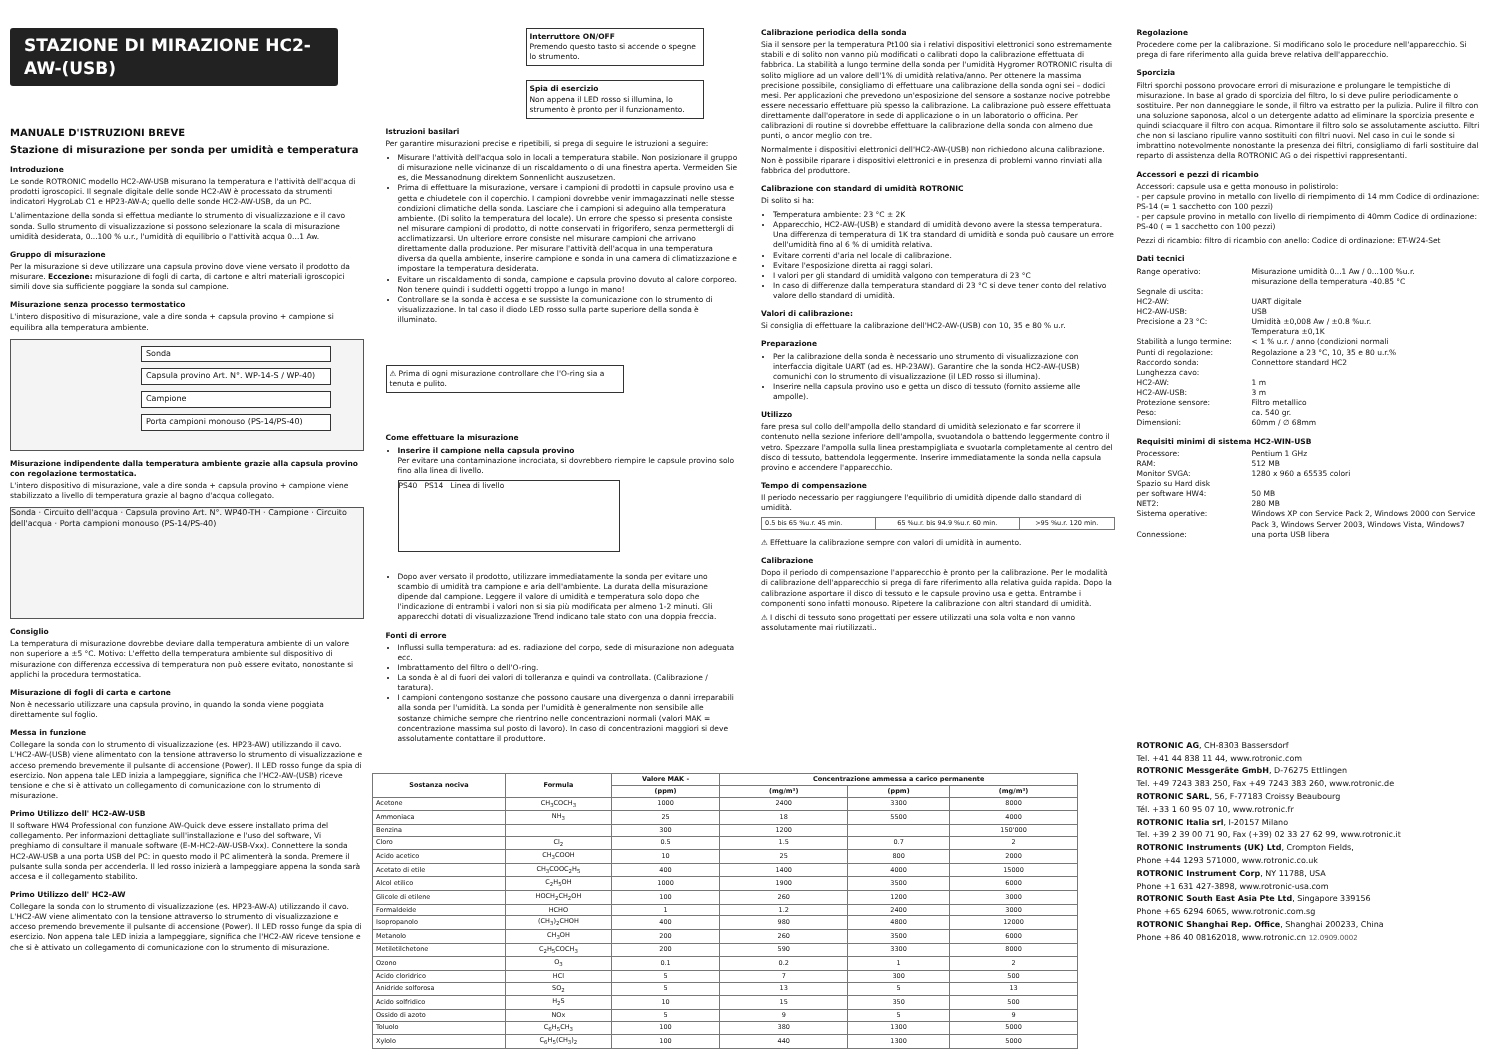STAZIONE DI MIRAZIONE HC2-AW-(USB)
MANUALE D'ISTRUZIONI BREVE
Stazione di misurazione per sonda per umidità e temperatura
Introduzione
Le sonde ROTRONIC modello HC2-AW-USB misurano la temperatura e l'attività dell'acqua di prodotti igroscopici. Il segnale digitale delle sonde HC2-AW è processato da strumenti indicatori HygroLab C1 e HP23-AW-A; quello delle sonde HC2-AW-USB, da un PC.
L'alimentazione della sonda si effettua mediante lo strumento di visualizzazione e il cavo sonda. Sullo strumento di visualizzazione si possono selezionare la scala di misurazione umidità desiderata, 0...100 % u.r., l'umidità di equilibrio o l'attività acqua 0...1 Aw.
Gruppo di misurazione
Per la misurazione si deve utilizzare una capsula provino dove viene versato il prodotto da misurare. Eccezione: misurazione di fogli di carta, di cartone e altri materiali igroscopici simili dove sia sufficiente poggiare la sonda sul campione.
Misurazione senza processo termostatico
L'intero dispositivo di misurazione, vale a dire sonda + capsula provino + campione si equilibra alla temperatura ambiente.
Sonda
Capsula provino Art. N°. WP-14-S / WP-40)
Campione
Porta campioni monouso (PS-14/PS-40)
Misurazione indipendente dalla temperatura ambiente grazie alla capsula provino con regolazione termostatica.
L'intero dispositivo di misurazione, vale a dire sonda + capsula provino + campione viene stabilizzato a livello di temperatura grazie al bagno d'acqua collegato.
Sonda · Circuito dell'acqua · Capsula provino Art. N°. WP40-TH · Campione · Circuito dell'acqua · Porta campioni monouso (PS-14/PS-40)
Consiglio
La temperatura di misurazione dovrebbe deviare dalla temperatura ambiente di un valore non superiore a ±5 °C. Motivo: L'effetto della temperatura ambiente sul dispositivo di misurazione con differenza eccessiva di temperatura non può essere evitato, nonostante si applichi la procedura termostatica.
Misurazione di fogli di carta e cartone
Non è necessario utilizzare una capsula provino, in quando la sonda viene poggiata direttamente sul foglio.
Messa in funzione
Collegare la sonda con lo strumento di visualizzazione (es. HP23-AW) utilizzando il cavo. L'HC2-AW-(USB) viene alimentato con la tensione attraverso lo strumento di visualizzazione e acceso premendo brevemente il pulsante di accensione (Power). Il LED rosso funge da spia di esercizio. Non appena tale LED inizia a lampeggiare, significa che l'HC2-AW-(USB) riceve tensione e che si è attivato un collegamento di comunicazione con lo strumento di misurazione.
Primo Utilizzo dell' HC2-AW-USB
Il software HW4 Professional con funzione AW-Quick deve essere installato prima del collegamento. Per informazioni dettagliate sull'installazione e l'uso del software, Vi preghiamo di consultare il manuale software (E-M-HC2-AW-USB-Vxx). Connettere la sonda HC2-AW-USB a una porta USB del PC: in questo modo il PC alimenterà la sonda. Premere il pulsante sulla sonda per accenderla. Il led rosso inizierà a lampeggiare appena la sonda sarà accesa e il collegamento stabilito.
Primo Utilizzo dell' HC2-AW
Collegare la sonda con lo strumento di visualizzazione (es. HP23-AW-A) utilizzando il cavo. L'HC2-AW viene alimentato con la tensione attraverso lo strumento di visualizzazione e acceso premendo brevemente il pulsante di accensione (Power). Il LED rosso funge da spia di esercizio. Non appena tale LED inizia a lampeggiare, significa che l'HC2-AW riceve tensione e che si è attivato un collegamento di comunicazione con lo strumento di misurazione.
Interruttore ON/OFF
Premendo questo tasto si accende o spegne lo strumento.
Spia di esercizio
Non appena il LED rosso si illumina, lo strumento è pronto per il funzionamento.
Istruzioni basilari
Per garantire misurazioni precise e ripetibili, si prega di seguire le istruzioni a seguire:
Misurare l'attività dell'acqua solo in locali a temperatura stabile. Non posizionare il gruppo di misurazione nelle vicinanze di un riscaldamento o di una finestra aperta. Vermeiden Sie es, die Messanodnung direktem Sonnenlicht auszusetzen.
Prima di effettuare la misurazione, versare i campioni di prodotti in capsule provino usa e getta e chiudetele con il coperchio. I campioni dovrebbe venir immagazzinati nelle stesse condizioni climatiche della sonda. Lasciare che i campioni si adeguino alla temperatura ambiente. (Di solito la temperatura del locale). Un errore che spesso si presenta consiste nel misurare campioni di prodotto, di notte conservati in frigorifero, senza permettergli di acclimatizzarsi. Un ulteriore errore consiste nel misurare campioni che arrivano direttamente dalla produzione. Per misurare l'attività dell'acqua in una temperatura diversa da quella ambiente, inserire campione e sonda in una camera di climatizzazione e impostare la temperatura desiderata.
Evitare un riscaldamento di sonda, campione e capsula provino dovuto al calore corporeo. Non tenere quindi i suddetti oggetti troppo a lungo in mano!
Controllare se la sonda è accesa e se sussiste la comunicazione con lo strumento di visualizzazione. In tal caso il diodo LED rosso sulla parte superiore della sonda è illuminato.
⚠ Prima di ogni misurazione controllare che l'O-ring sia a tenuta e pulito.
Come effettuare la misurazione
Inserire il campione nella capsula provino
Per evitare una contaminazione incrociata, si dovrebbero riempire le capsule provino solo fino alla linea di livello.
PS40 PS14 Linea di livello
Dopo aver versato il prodotto, utilizzare immediatamente la sonda per evitare uno scambio di umidità tra campione e aria dell'ambiente. La durata della misurazione dipende dal campione. Leggere il valore di umidità e temperatura solo dopo che l'indicazione di entrambi i valori non si sia più modificata per almeno 1-2 minuti. Gli apparecchi dotati di visualizzazione Trend indicano tale stato con una doppia freccia.
Fonti di errore
Influssi sulla temperatura: ad es. radiazione del corpo, sede di misurazione non adeguata ecc.
Imbrattamento del filtro o dell'O-ring.
La sonda è al di fuori dei valori di tolleranza e quindi va controllata. (Calibrazione / taratura).
I campioni contengono sostanze che possono causare una divergenza o danni irreparabili alla sonda per l'umidità. La sonda per l'umidità è generalmente non sensibile alle sostanze chimiche sempre che rientrino nelle concentrazioni normali (valori MAK = concentrazione massima sul posto di lavoro). In caso di concentrazioni maggiori si deve assolutamente contattare il produttore.
Calibrazione periodica della sonda
Sia il sensore per la temperatura Pt100 sia i relativi dispositivi elettronici sono estremamente stabili e di solito non vanno più modificati o calibrati dopo la calibrazione effettuata di fabbrica. La stabilità a lungo termine della sonda per l'umidità Hygromer ROTRONIC risulta di solito migliore ad un valore dell'1% di umidità relativa/anno. Per ottenere la massima precisione possibile, consigliamo di effettuare una calibrazione della sonda ogni sei – dodici mesi. Per applicazioni che prevedono un'esposizione del sensore a sostanze nocive potrebbe essere necessario effettuare più spesso la calibrazione. La calibrazione può essere effettuata direttamente dall'operatore in sede di applicazione o in un laboratorio o officina. Per calibrazioni di routine si dovrebbe effettuare la calibrazione della sonda con almeno due punti, o ancor meglio con tre.
Normalmente i dispositivi elettronici dell'HC2-AW-(USB) non richiedono alcuna calibrazione. Non è possibile riparare i dispositivi elettronici e in presenza di problemi vanno rinviati alla fabbrica del produttore.
Calibrazione con standard di umidità ROTRONIC
Di solito si ha:
Temperatura ambiente: 23 °C ± 2K
Apparecchio, HC2-AW-(USB) e standard di umidità devono avere la stessa temperatura. Una differenza di temperatura di 1K tra standard di umidità e sonda può causare un errore dell'umidità fino al 6 % di umidità relativa.
Evitare correnti d'aria nel locale di calibrazione.
Evitare l'esposizione diretta ai raggi solari.
I valori per gli standard di umidità valgono con temperatura di 23 °C
In caso di differenze dalla temperatura standard di 23 °C si deve tener conto del relativo valore dello standard di umidità.
Valori di calibrazione:
Si consiglia di effettuare la calibrazione dell'HC2-AW-(USB) con 10, 35 e 80 % u.r.
Preparazione
Per la calibrazione della sonda è necessario uno strumento di visualizzazione con interfaccia digitale UART (ad es. HP-23AW). Garantire che la sonda HC2-AW-(USB) comunichi con lo strumento di visualizzazione (il LED rosso si illumina).
Inserire nella capsula provino uso e getta un disco di tessuto (fornito assieme alle ampolle).
Utilizzo
fare presa sul collo dell'ampolla dello standard di umidità selezionato e far scorrere il contenuto nella sezione inferiore dell'ampolla, svuotandola o battendo leggermente contro il vetro. Spezzare l'ampolla sulla linea prestampigliata e svuotarla completamente al centro del disco di tessuto, battendola leggermente. Inserire immediatamente la sonda nella capsula provino e accendere l'apparecchio.
Tempo di compensazione
Il periodo necessario per raggiungere l'equilibrio di umidità dipende dallo standard di umidità.
| 0.5 bis 65 %u.r. 45 min. | 65 %u.r. bis 94.9 %u.r. 60 min. | >95 %u.r. 120 min. |
⚠ Effettuare la calibrazione sempre con valori di umidità in aumento.
Calibrazione
Dopo il periodo di compensazione l'apparecchio è pronto per la calibrazione. Per le modalità di calibrazione dell'apparecchio si prega di fare riferimento alla relativa guida rapida. Dopo la calibrazione asportare il disco di tessuto e le capsule provino usa e getta. Entrambe i componenti sono infatti monouso. Ripetere la calibrazione con altri standard di umidità.
⚠ I dischi di tessuto sono progettati per essere utilizzati una sola volta e non vanno assolutamente mai riutilizzati..
Regolazione
Procedere come per la calibrazione. Si modificano solo le procedure nell'apparecchio. Si prega di fare riferimento alla guida breve relativa dell'apparecchio.
Sporcizia
Filtri sporchi possono provocare errori di misurazione e prolungare le tempistiche di misurazione. In base al grado di sporcizia del filtro, lo si deve pulire periodicamente o sostituire. Per non danneggiare le sonde, il filtro va estratto per la pulizia. Pulire il filtro con una soluzione saponosa, alcol o un detergente adatto ad eliminare la sporcizia presente e quindi sciacquare il filtro con acqua. Rimontare il filtro solo se assolutamente asciutto. Filtri che non si lasciano ripulire vanno sostituiti con filtri nuovi. Nel caso in cui le sonde si imbrattino notevolmente nonostante la presenza dei filtri, consigliamo di farli sostituire dal reparto di assistenza della ROTRONIC AG o dei rispettivi rappresentanti.
Accessori e pezzi di ricambio
Accessori: capsule usa e getta monouso in polistirolo:
- per capsule provino in metallo con livello di riempimento di 14 mm Codice di ordinazione: PS-14 (= 1 sacchetto con 100 pezzi)
- per capsule provino in metallo con livello di riempimento di 40mm Codice di ordinazione: PS-40 ( = 1 sacchetto con 100 pezzi)
Pezzi di ricambio: filtro di ricambio con anello: Codice di ordinazione: ET-W24-Set
Dati tecnici
Range operativo: Misurazione umidità 0...1 Aw / 0...100 %u.r.
misurazione della temperatura -40.85 °C Segnale di uscita: HC2-AW: UART digitale HC2-AW-USB: USB Precisione a 23 °C: Umidità ±0,008 Aw / ±0.8 %u.r.
Temperatura ±0,1K Stabilità a lungo termine: < 1 % u.r. / anno (condizioni normali Punti di regolazione: Regolazione a 23 °C, 10, 35 e 80 u.r.% Raccordo sonda: Connettore standard HC2 Lunghezza cavo: HC2-AW: 1 m HC2-AW-USB: 3 m Protezione sensore: Filtro metallico Peso: ca. 540 gr. Dimensioni: 60mm / ∅ 68mm
Requisiti minimi di sistema HC2-WIN-USB
Processore: Pentium 1 GHz RAM: 512 MB Monitor SVGA: 1280 x 960 a 65535 colori Spazio su Hard disk per software HW4: 50 MB NET2: 280 MB Sistema operative: Windows XP con Service Pack 2, Windows 2000 con Service Pack 3, Windows Server 2003, Windows Vista, Windows7 Connessione: una porta USB libera
ROTRONIC AG, CH-8303 Bassersdorf
Tel. +41 44 838 11 44, www.rotronic.com
ROTRONIC Messgeräte GmbH, D-76275 Ettlingen
Tel. +49 7243 383 250, Fax +49 7243 383 260, www.rotronic.de
ROTRONIC SARL, 56, F-77183 Croissy Beaubourg
Tél. +33 1 60 95 07 10, www.rotronic.fr
ROTRONIC Italia srl, I-20157 Milano
Tel. +39 2 39 00 71 90, Fax (+39) 02 33 27 62 99, www.rotronic.it
ROTRONIC Instruments (UK) Ltd, Crompton Fields,
Phone +44 1293 571000, www.rotronic.co.uk
ROTRONIC Instrument Corp, NY 11788, USA
Phone +1 631 427-3898, www.rotronic-usa.com
ROTRONIC South East Asia Pte Ltd, Singapore 339156
Phone +65 6294 6065, www.rotronic.com.sg
ROTRONIC Shanghai Rep. Office, Shanghai 200233, China
Phone +86 40 08162018, www.rotronic.cn 12.0909.0002
| Sostanza nociva | Formula | Valore MAK - | Concentrazione ammessa a carico permanente | | |
| --- | --- | --- | --- | --- | --- |
| | | (ppm) | (mg/m³) | (ppm) | (mg/m³) |
| Acetone | CH<sub>3</sub>COCH<sub>3</sub> | 1000 | 2400 | 3300 | 8000 |
| Ammoniaca | NH<sub>3</sub> | 25 | 18 | 5500 | 4000 |
| Benzina | | 300 | 1200 | | 150'000 |
| Cloro | Cl<sub>2</sub> | 0.5 | 1.5 | 0.7 | 2 |
| Acido acetico | CH<sub>3</sub>COOH | 10 | 25 | 800 | 2000 |
| Acetato di etile | CH<sub>3</sub>COOC<sub>2</sub>H<sub>5</sub> | 400 | 1400 | 4000 | 15000 |
| Alcol etilico | C<sub>2</sub>H<sub>5</sub>OH | 1000 | 1900 | 3500 | 6000 |
| Glicole di etilene | HOCH<sub>2</sub>CH<sub>2</sub>OH | 100 | 260 | 1200 | 3000 |
| Formaldeide | HCHO | 1 | 1.2 | 2400 | 3000 |
| Isopropanolo | (CH<sub>3</sub>)<sub>2</sub>CHOH | 400 | 980 | 4800 | 12000 |
| Metanolo | CH<sub>3</sub>OH | 200 | 260 | 3500 | 6000 |
| Metiletilchetone | C<sub>2</sub>H<sub>5</sub>COCH<sub>3</sub> | 200 | 590 | 3300 | 8000 |
| Ozono | O<sub>3</sub> | 0.1 | 0.2 | 1 | 2 |
| Acido cloridrico | HCl | 5 | 7 | 300 | 500 |
| Anidride solforosa | SO<sub>2</sub> | 5 | 13 | 5 | 13 |
| Acido solfridico | H<sub>2</sub>S | 10 | 15 | 350 | 500 |
| Ossido di azoto | NOx | 5 | 9 | 5 | 9 |
| Toluolo | C<sub>6</sub>H<sub>5</sub>CH<sub>3</sub> | 100 | 380 | 1300 | 5000 |
| Xylolo | C<sub>6</sub>H<sub>5</sub>(CH<sub>3</sub>)<sub>2</sub> | 100 | 440 | 1300 | 5000 |